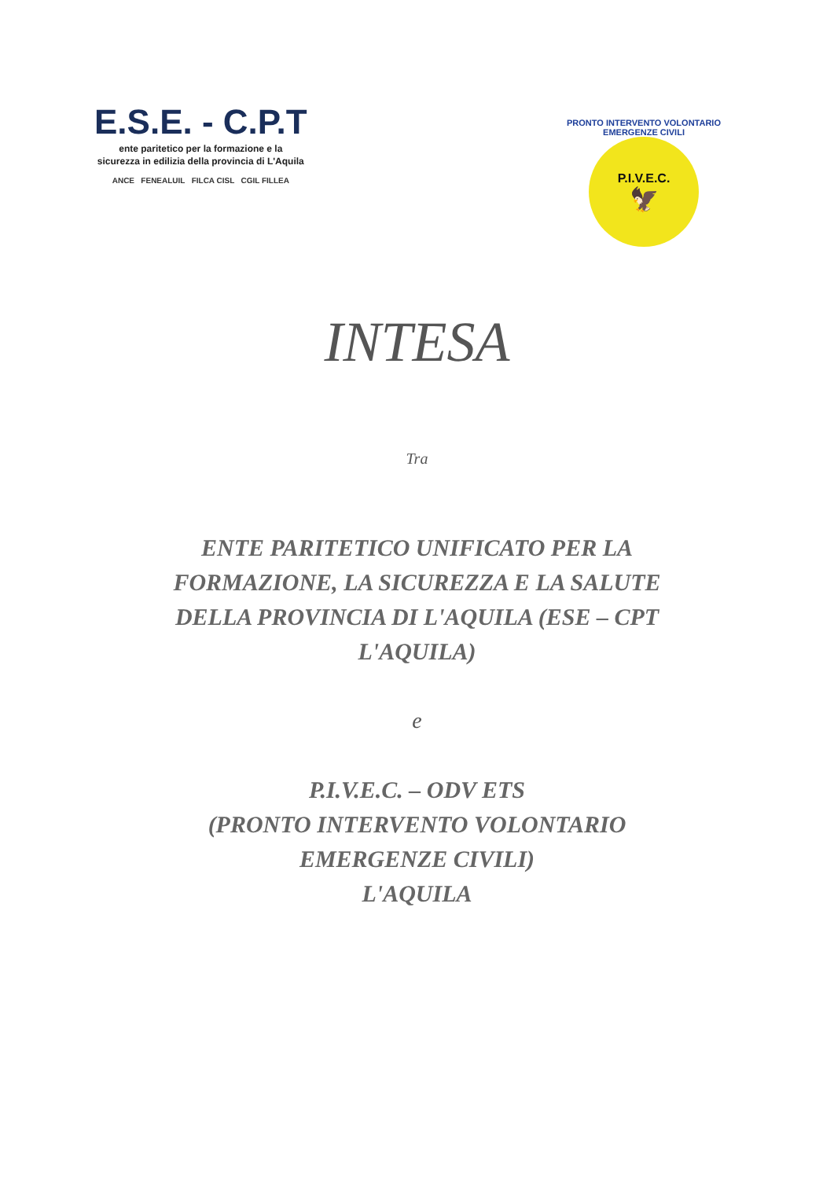E.S.E. - C.P.T
ente paritetico per la formazione e la
sicurezza in edilizia della provincia di L'Aquila
ANCE FENEALUIL FILCA CISL CGIL FILLEA
PRONTO INTERVENTO VOLONTARIO EMERGENZE CIVILI
P.I.V.E.C.
🦅
INTESA
Tra
ENTE PARITETICO UNIFICATO PER LA
FORMAZIONE, LA SICUREZZA E LA SALUTE
DELLA PROVINCIA DI L'AQUILA (ESE – CPT
L'AQUILA)
e
P.I.V.E.C. – ODV ETS
(PRONTO INTERVENTO VOLONTARIO
EMERGENZE CIVILI)
L'AQUILA